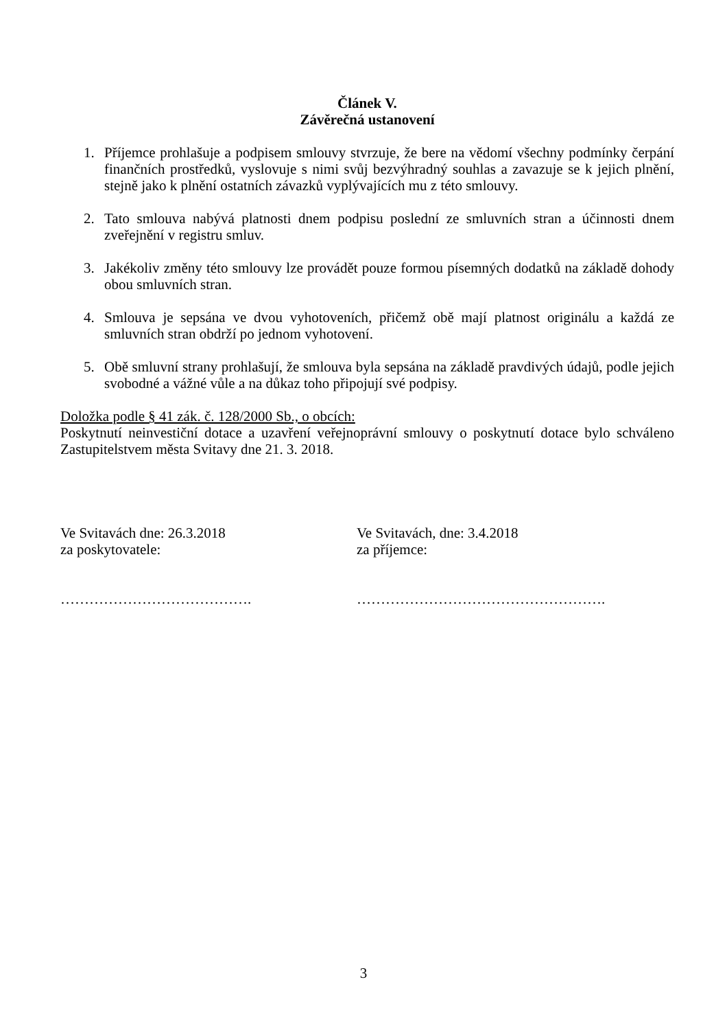Článek V.
Závěrečná ustanovení
1. Příjemce prohlašuje a podpisem smlouvy stvrzuje, že bere na vědomí všechny podmínky čerpání finančních prostředků, vyslovuje s nimi svůj bezvýhradný souhlas a zavazuje se k jejich plnění, stejně jako k plnění ostatních závazků vyplývajících mu z této smlouvy.
2. Tato smlouva nabývá platnosti dnem podpisu poslední ze smluvních stran a účinnosti dnem zveřejnění v registru smluv.
3. Jakékoliv změny této smlouvy lze provádět pouze formou písemných dodatků na základě dohody obou smluvních stran.
4. Smlouva je sepsána ve dvou vyhotoveních, přičemž obě mají platnost originálu a každá ze smluvních stran obdrží po jednom vyhotovení.
5. Obě smluvní strany prohlašují, že smlouva byla sepsána na základě pravdivých údajů, podle jejich svobodné a vážné vůle a na důkaz toho připojují své podpisy.
Doložka podle § 41 zák. č. 128/2000 Sb., o obcích:
Poskytnutí neinvestiční dotace a uzavření veřejnoprávní smlouvy o poskytnutí dotace bylo schváleno Zastupitelstvem města Svitavy dne 21. 3. 2018.
Ve Svitavách dne: 26.3.2018
za poskytovatele:
Ve Svitavách, dne: 3.4.2018
za příjemce:
…………………………………. …………………………………………….
3